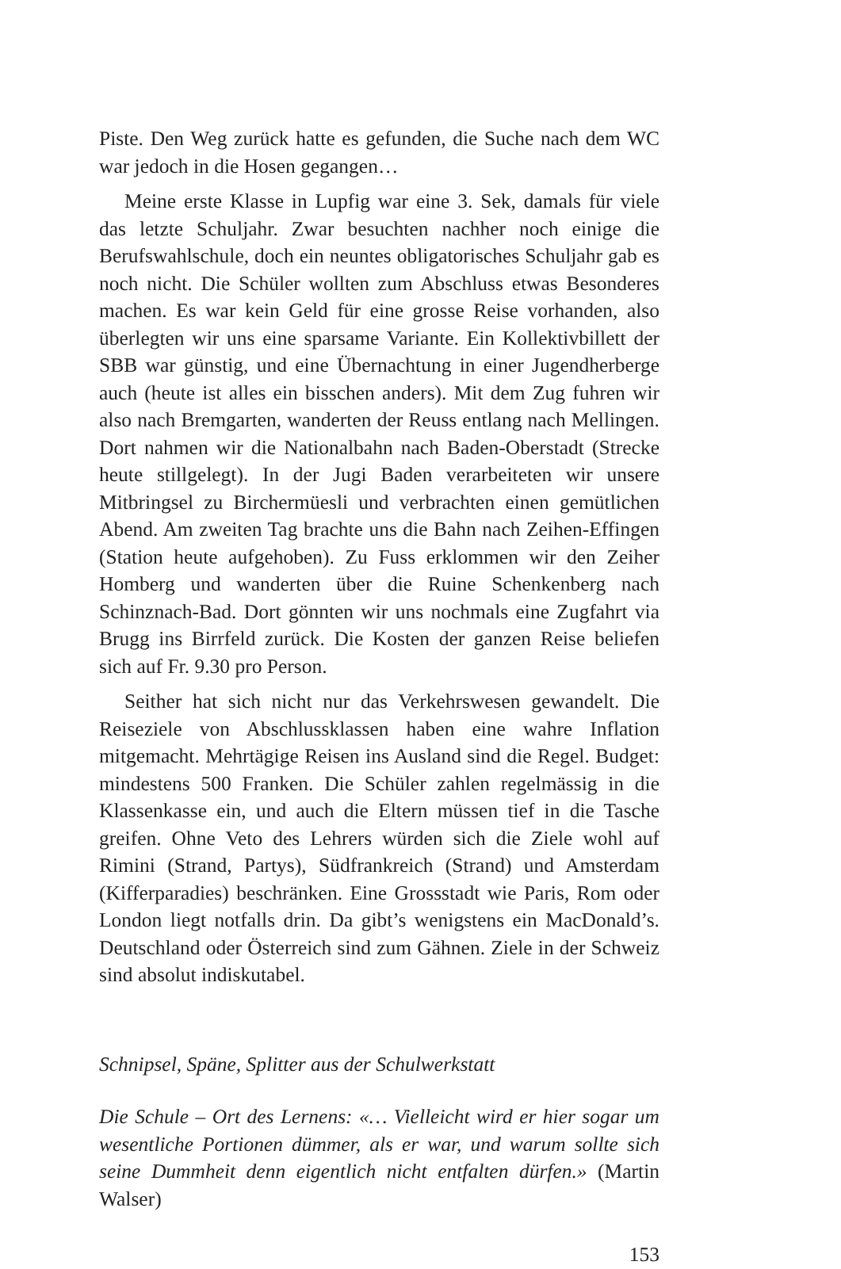Piste. Den Weg zurück hatte es gefunden, die Suche nach dem WC war jedoch in die Hosen gegangen…
Meine erste Klasse in Lupfig war eine 3. Sek, damals für viele das letzte Schuljahr. Zwar besuchten nachher noch einige die Berufswahlschule, doch ein neuntes obligatorisches Schuljahr gab es noch nicht. Die Schüler wollten zum Abschluss etwas Besonderes machen. Es war kein Geld für eine grosse Reise vorhanden, also überlegten wir uns eine sparsame Variante. Ein Kollektivbillett der SBB war günstig, und eine Übernachtung in einer Jugendherberge auch (heute ist alles ein bisschen anders). Mit dem Zug fuhren wir also nach Bremgarten, wanderten der Reuss entlang nach Mellingen. Dort nahmen wir die Nationalbahn nach Baden-Oberstadt (Strecke heute stillgelegt). In der Jugi Baden verarbeiteten wir unsere Mitbringsel zu Birchermüesli und verbrachten einen gemütlichen Abend. Am zweiten Tag brachte uns die Bahn nach Zeihen-Effingen (Station heute aufgehoben). Zu Fuss erklommen wir den Zeiher Homberg und wanderten über die Ruine Schenkenberg nach Schinznach-Bad. Dort gönnten wir uns nochmals eine Zugfahrt via Brugg ins Birrfeld zurück. Die Kosten der ganzen Reise beliefen sich auf Fr. 9.30 pro Person.
Seither hat sich nicht nur das Verkehrswesen gewandelt. Die Reiseziele von Abschlussklassen haben eine wahre Inflation mitgemacht. Mehrtägige Reisen ins Ausland sind die Regel. Budget: mindestens 500 Franken. Die Schüler zahlen regelmässig in die Klassenkasse ein, und auch die Eltern müssen tief in die Tasche greifen. Ohne Veto des Lehrers würden sich die Ziele wohl auf Rimini (Strand, Partys), Südfrankreich (Strand) und Amsterdam (Kifferparadies) beschränken. Eine Grossstadt wie Paris, Rom oder London liegt notfalls drin. Da gibt’s wenigstens ein MacDonald’s. Deutschland oder Österreich sind zum Gähnen. Ziele in der Schweiz sind absolut indiskutabel.
Schnipsel, Späne, Splitter aus der Schulwerkstatt
Die Schule – Ort des Lernens: «… Vielleicht wird er hier sogar um wesentliche Portionen dümmer, als er war, und warum sollte sich seine Dummheit denn eigentlich nicht entfalten dürfen.» (Martin Walser)
153